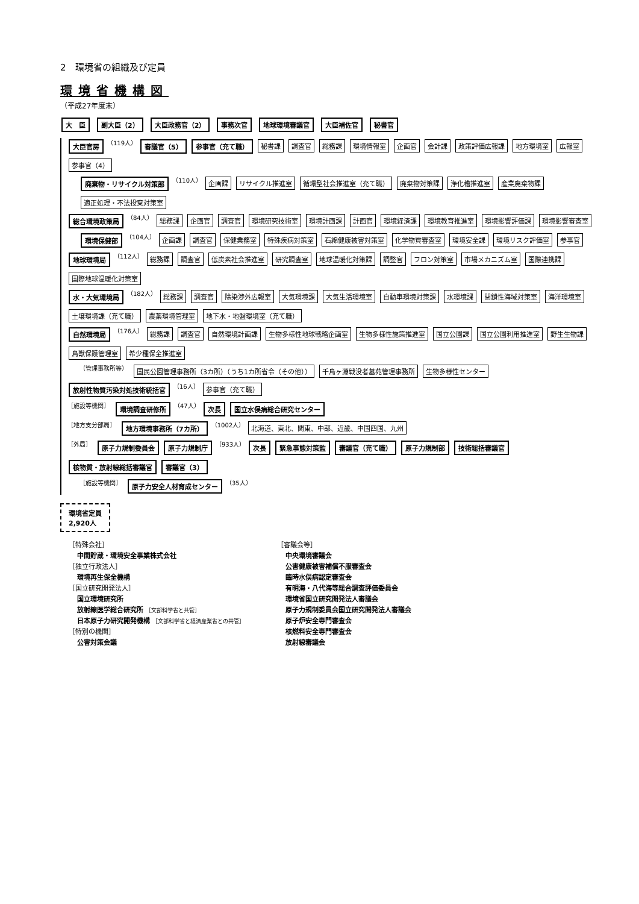2　環境省の組織及び定員
環境省機構図
（平成27年度末）
大　臣 副大臣（2） 大臣政務官（2） 事務次官 地球環境審議官 大臣補佐官 秘書官
大臣官房 （119人） 審議官（5） 参事官（充て職） 秘書課 調査官 総務課 環境情報室 企画官 会計課 政策評価広報課 地方環境室 広報室 参事官（4）
廃棄物・リサイクル対策部 （110人） 企画課 リサイクル推進室 循環型社会推進室（充て職） 廃棄物対策課 浄化槽推進室 産業廃棄物課 適正処理・不法投棄対策室
総合環境政策局 （84人） 総務課 企画官 調査官 環境研究技術室 環境計画課 計画官 環境経済課 環境教育推進室 環境影響評価課 環境影響審査室
環境保健部 （104人） 企画課 調査官 保健業務室 特殊疾病対策室 石綿健康被害対策室 化学物質審査室 環境安全課 環境リスク評価室 参事官
地球環境局 （112人） 総務課 調査官 低炭素社会推進室 研究調査室 地球温暖化対策課 調整官 フロン対策室 市場メカニズム室 国際連携課 国際地球温暖化対策室
水・大気環境局 （182人） 総務課 調査官 除染渉外広報室 大気環境課 大気生活環境室 自動車環境対策課 水環境課 閉鎖性海域対策室 海洋環境室 土壌環境課（充て職） 農薬環境管理室 地下水・地盤環境室（充て職）
自然環境局 （176人） 総務課 調査官 自然環境計画課 生物多様性地球戦略企画室 生物多様性施策推進室 国立公園課 国立公園利用推進室 野生生物課 鳥獣保護管理室 希少種保全推進室
（管理事務所等） 国民公園管理事務所（3カ所）（うち1カ所省令（その他）） 千鳥ヶ淵戦没者墓苑管理事務所 生物多様性センター
放射性物質汚染対処技術統括官 （16人） 参事官（充て職）
［施設等機関］ 環境調査研修所 （47人） 次長 国立水俣病総合研究センター
［地方支分部局］ 地方環境事務所（7カ所） （1002人） 北海道、東北、関東、中部、近畿、中国四国、九州
［外局］ 原子力規制委員会 原子力規制庁 （933人） 次長 緊急事態対策監 審議官（充て職） 原子力規制部 技術総括審議官 核物質・放射線総括審議官 審議官（3）
［施設等機関］ 原子力安全人材育成センター （35人）
環境省定員
2,920人
［特殊会社］
中間貯蔵・環境安全事業株式会社
［独立行政法人］
環境再生保全機構
［国立研究開発法人］
国立環境研究所
放射線医学総合研究所 ［文部科学省と共管］
日本原子力研究開発機構 ［文部科学省と経済産業省との共管］
［特別の機関］
公害対策会議
［審議会等］
中央環境審議会
公害健康被害補償不服審査会
臨時水俣病認定審査会
有明海・八代海等総合調査評価委員会
環境省国立研究開発法人審議会
原子力規制委員会国立研究開発法人審議会
原子炉安全専門審査会
核燃料安全専門審査会
放射線審議会